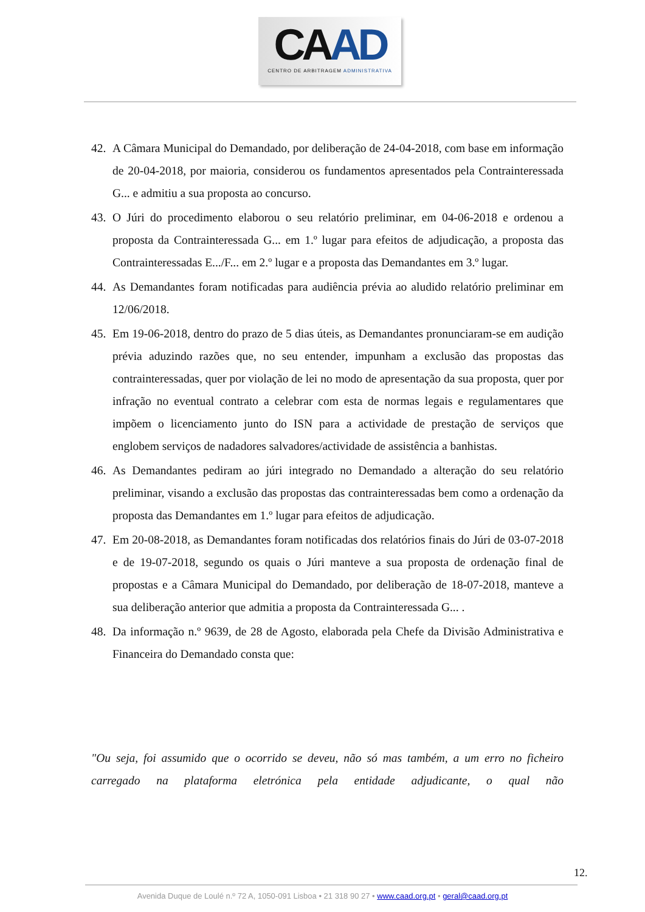CAAD
CENTRO DE ARBITRAGEM ADMINISTRATIVA
42.
A Câmara Municipal do Demandado, por deliberação de 24-04-2018, com base em informação de 20-04-2018, por maioria, considerou os fundamentos apresentados pela Contrainteressada G... e admitiu a sua proposta ao concurso.
43.
O Júri do procedimento elaborou o seu relatório preliminar, em 04-06-2018 e ordenou a proposta da Contrainteressada G... em 1.º lugar para efeitos de adjudicação, a proposta das Contrainteressadas E.../F... em 2.º lugar e a proposta das Demandantes em 3.º lugar.
44.
As Demandantes foram notificadas para audiência prévia ao aludido relatório preliminar em 12/06/2018.
45.
Em 19-06-2018, dentro do prazo de 5 dias úteis, as Demandantes pronunciaram-se em audição prévia aduzindo razões que, no seu entender, impunham a exclusão das propostas das contrainteressadas, quer por violação de lei no modo de apresentação da sua proposta, quer por infração no eventual contrato a celebrar com esta de normas legais e regulamentares que impõem o licenciamento junto do ISN para a actividade de prestação de serviços que englobem serviços de nadadores salvadores/actividade de assistência a banhistas.
46.
As Demandantes pediram ao júri integrado no Demandado a alteração do seu relatório preliminar, visando a exclusão das propostas das contrainteressadas bem como a ordenação da proposta das Demandantes em 1.º lugar para efeitos de adjudicação.
47.
Em 20-08-2018, as Demandantes foram notificadas dos relatórios finais do Júri de 03-07-2018 e de 19-07-2018, segundo os quais o Júri manteve a sua proposta de ordenação final de propostas e a Câmara Municipal do Demandado, por deliberação de 18-07-2018, manteve a sua deliberação anterior que admitia a proposta da Contrainteressada G... .
48.
Da informação n.º 9639, de 28 de Agosto, elaborada pela Chefe da Divisão Administrativa e Financeira do Demandado consta que:
"Ou seja, foi assumido que o ocorrido se deveu, não só mas também, a um erro no ficheiro carregado na plataforma eletrónica pela entidade adjudicante, o qual não
12.
Avenida Duque de Loulé n.º 72 A, 1050-091 Lisboa • 21 318 90 27 • www.caad.org.pt • geral@caad.org.pt